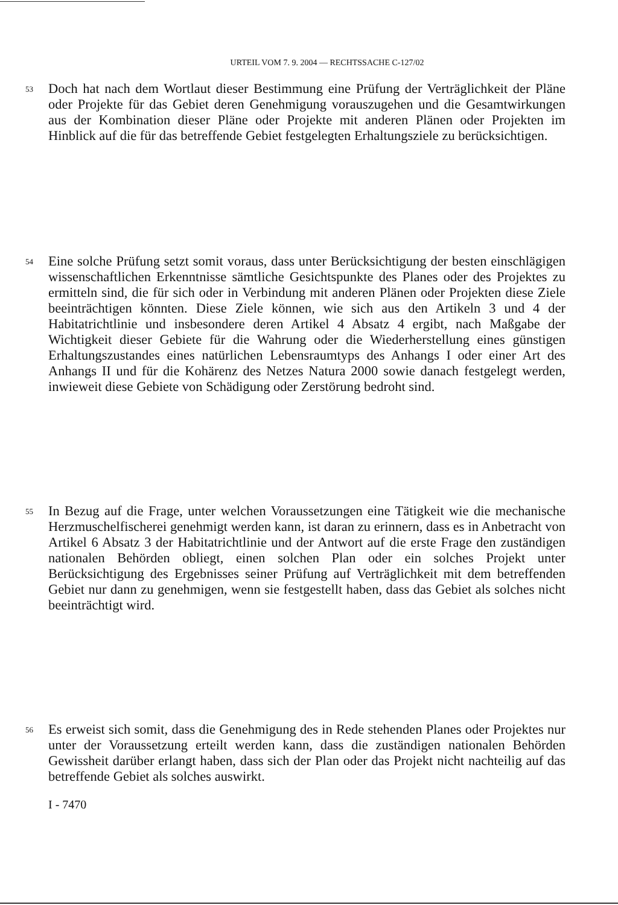URTEIL VOM 7. 9. 2004 — RECHTSSACHE C-127/02
53
Doch hat nach dem Wortlaut dieser Bestimmung eine Prüfung der Verträglichkeit der Pläne oder Projekte für das Gebiet deren Genehmigung vorauszugehen und die Gesamtwirkungen aus der Kombination dieser Pläne oder Projekte mit anderen Plänen oder Projekten im Hinblick auf die für das betreffende Gebiet festgelegten Erhaltungsziele zu berücksichtigen.
54
Eine solche Prüfung setzt somit voraus, dass unter Berücksichtigung der besten einschlägigen wissenschaftlichen Erkenntnisse sämtliche Gesichtspunkte des Planes oder des Projektes zu ermitteln sind, die für sich oder in Verbindung mit anderen Plänen oder Projekten diese Ziele beeinträchtigen könnten. Diese Ziele können, wie sich aus den Artikeln 3 und 4 der Habitatrichtlinie und insbesondere deren Artikel 4 Absatz 4 ergibt, nach Maßgabe der Wichtigkeit dieser Gebiete für die Wahrung oder die Wiederherstellung eines günstigen Erhaltungszustandes eines natürlichen Lebensraumtyps des Anhangs I oder einer Art des Anhangs II und für die Kohärenz des Netzes Natura 2000 sowie danach festgelegt werden, inwieweit diese Gebiete von Schädigung oder Zerstörung bedroht sind.
55
In Bezug auf die Frage, unter welchen Voraussetzungen eine Tätigkeit wie die mechanische Herzmuschelfischerei genehmigt werden kann, ist daran zu erinnern, dass es in Anbetracht von Artikel 6 Absatz 3 der Habitatrichtlinie und der Antwort auf die erste Frage den zuständigen nationalen Behörden obliegt, einen solchen Plan oder ein solches Projekt unter Berücksichtigung des Ergebnisses seiner Prüfung auf Verträglichkeit mit dem betreffenden Gebiet nur dann zu genehmigen, wenn sie festgestellt haben, dass das Gebiet als solches nicht beeinträchtigt wird.
56
Es erweist sich somit, dass die Genehmigung des in Rede stehenden Planes oder Projektes nur unter der Voraussetzung erteilt werden kann, dass die zuständigen nationalen Behörden Gewissheit darüber erlangt haben, dass sich der Plan oder das Projekt nicht nachteilig auf das betreffende Gebiet als solches auswirkt.
I - 7470